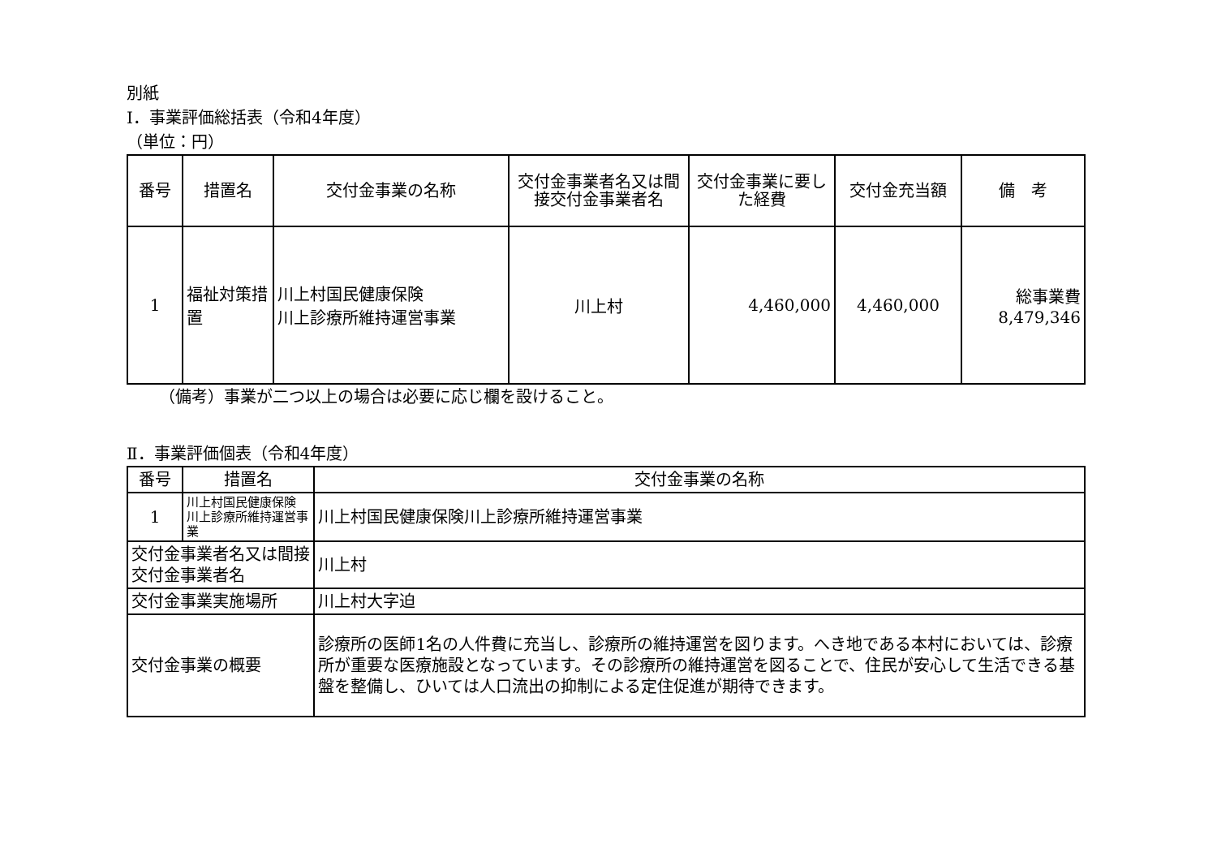別紙
Ⅰ．事業評価総括表（令和4年度）
（単位：円）
| 番号 | 措置名 | 交付金事業の名称 | 交付金事業者名又は間接交付金事業者名 | 交付金事業に要した経費 | 交付金充当額 | 備 考 |
| --- | --- | --- | --- | --- | --- | --- |
| 1 | 福祉対策措置 | 川上村国民健康保険 川上診療所維持運営事業 | 川上村 | 4,460,000 | 4,460,000 | 総事業費 8,479,346 |
（備考）事業が二つ以上の場合は必要に応じ欄を設けること。
Ⅱ．事業評価個表（令和4年度）
| 番号 | 措置名 | | 交付金事業の名称 | |
| 1 | 川上村国民健康保険 川上診療所維持運営事業 | | 川上村国民健康保険川上診療所維持運営事業 | |
| 交付金事業者名又は間接交付金事業者名 | | | | 川上村 |
| 交付金事業実施場所 | | 川上村大字迫 | | |
| 交付金事業の概要 | | 診療所の医師1名の人件費に充当し、診療所の維持運営を図ります。へき地である本村においては、診療所が重要な医療施設となっています。その診療所の維持運営を図ることで、住民が安心して生活できる基盤を整備し、ひいては人口流出の抑制による定住促進が期待できます。 | | |